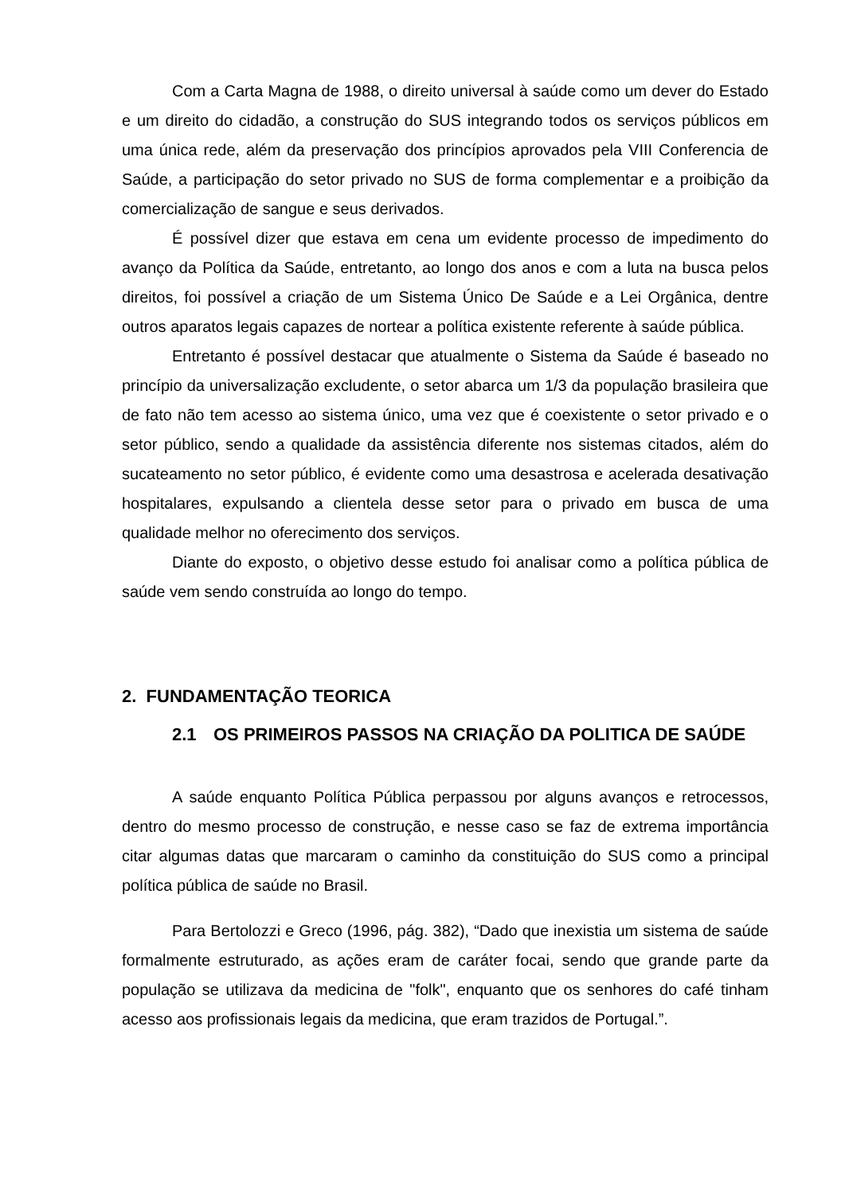Com a Carta Magna de 1988, o direito universal à saúde como um dever do Estado e um direito do cidadão, a construção do SUS integrando todos os serviços públicos em uma única rede, além da preservação dos princípios aprovados pela VIII Conferencia de Saúde, a participação do setor privado no SUS de forma complementar e a proibição da comercialização de sangue e seus derivados.
É possível dizer que estava em cena um evidente processo de impedimento do avanço da Política da Saúde, entretanto, ao longo dos anos e com a luta na busca pelos direitos, foi possível a criação de um Sistema Único De Saúde e a Lei Orgânica, dentre outros aparatos legais capazes de nortear a política existente referente à saúde pública.
Entretanto é possível destacar que atualmente o Sistema da Saúde é baseado no princípio da universalização excludente, o setor abarca um 1/3 da população brasileira que de fato não tem acesso ao sistema único, uma vez que é coexistente o setor privado e o setor público, sendo a qualidade da assistência diferente nos sistemas citados, além do sucateamento no setor público, é evidente como uma desastrosa e acelerada desativação hospitalares, expulsando a clientela desse setor para o privado em busca de uma qualidade melhor no oferecimento dos serviços.
Diante do exposto, o objetivo desse estudo foi analisar como a política pública de saúde vem sendo construída ao longo do tempo.
2. FUNDAMENTAÇÃO TEORICA
2.1 OS PRIMEIROS PASSOS NA CRIAÇÃO DA POLITICA DE SAÚDE
A saúde enquanto Política Pública perpassou por alguns avanços e retrocessos, dentro do mesmo processo de construção, e nesse caso se faz de extrema importância citar algumas datas que marcaram o caminho da constituição do SUS como a principal política pública de saúde no Brasil.
Para Bertolozzi e Greco (1996, pág. 382), “Dado que inexistia um sistema de saúde formalmente estruturado, as ações eram de caráter focai, sendo que grande parte da população se utilizava da medicina de "folk", enquanto que os senhores do café tinham acesso aos profissionais legais da medicina, que eram trazidos de Portugal.”.